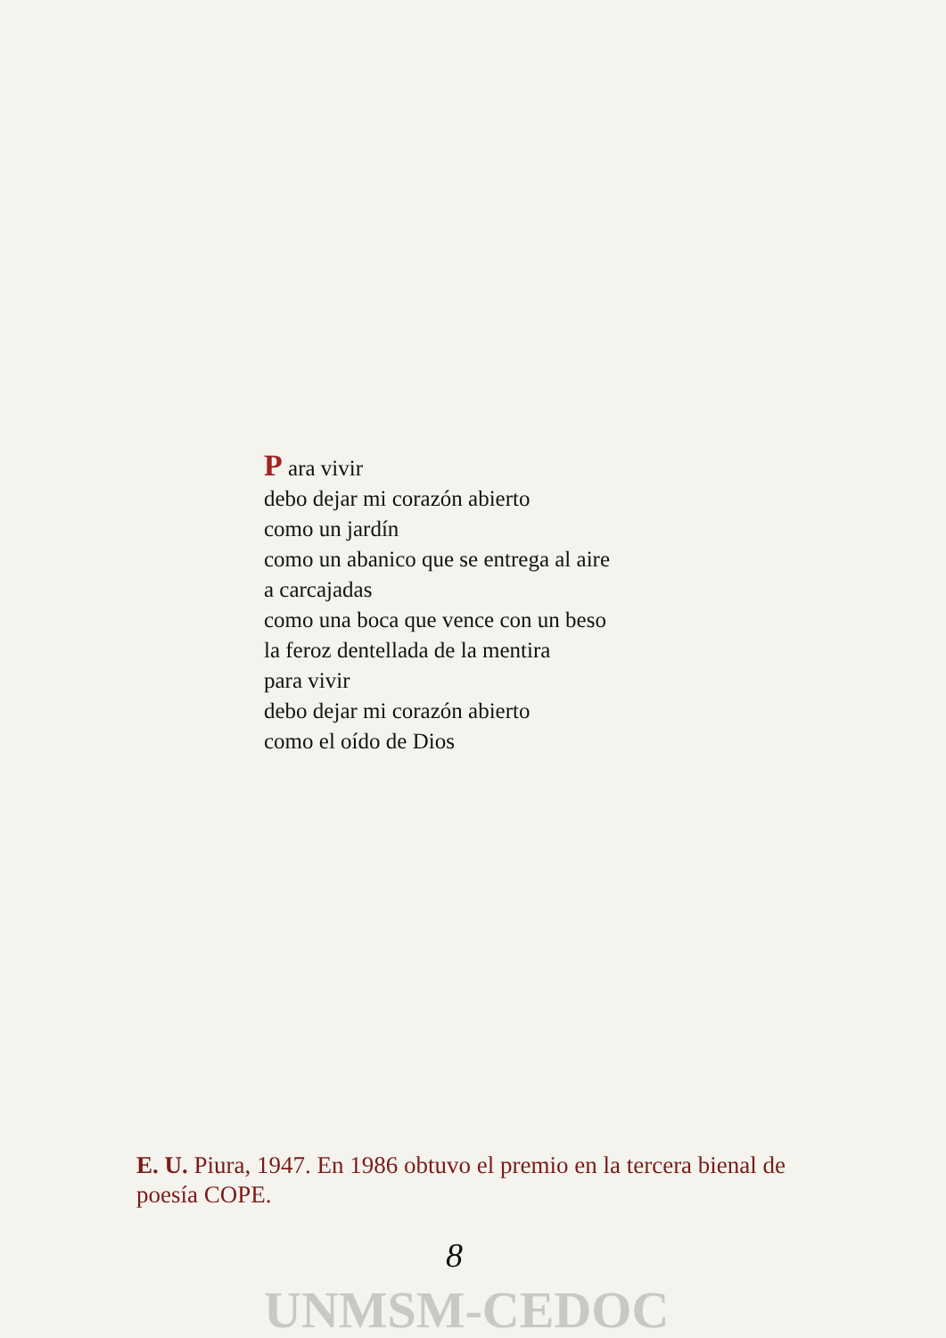P ara vivir
debo dejar mi corazón abierto
como un jardín
como un abanico que se entrega al aire
a carcajadas
como una boca que vence con un beso
la feroz dentellada de la mentira
para vivir
debo dejar mi corazón abierto
como el oído de Dios
E. U. Piura, 1947. En 1986 obtuvo el premio en la tercera bienal de poesía COPE.
8
UNMSM-CEDOC